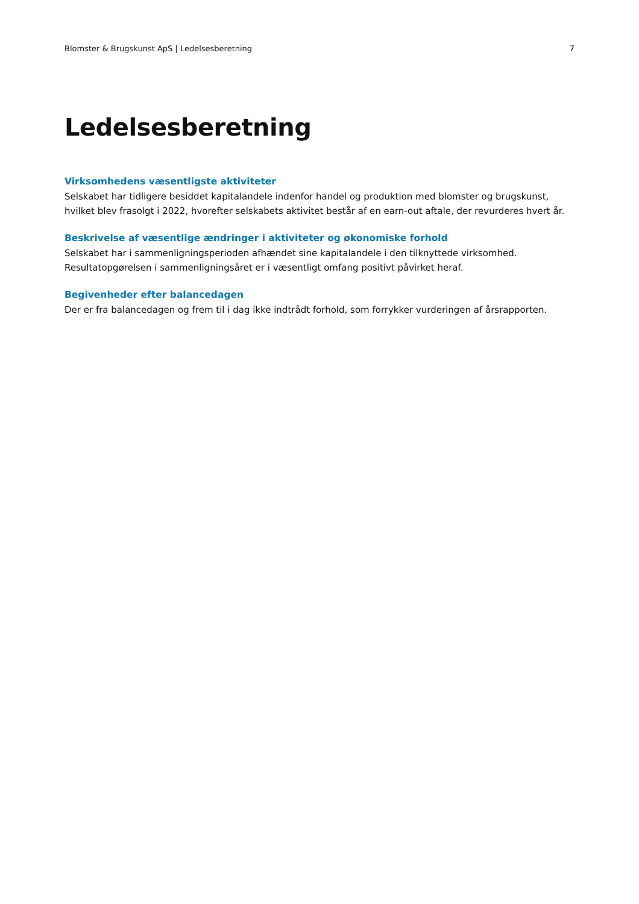Blomster & Brugskunst ApS | Ledelsesberetning 7
Ledelsesberetning
Virksomhedens væsentligste aktiviteter
Selskabet har tidligere besiddet kapitalandele indenfor handel og produktion med blomster og brugskunst, hvilket blev frasolgt i 2022, hvorefter selskabets aktivitet består af en earn-out aftale, der revurderes hvert år.
Beskrivelse af væsentlige ændringer i aktiviteter og økonomiske forhold
Selskabet har i sammenligningsperioden afhændet sine kapitalandele i den tilknyttede virksomhed.
Resultatopgørelsen i sammenligningsåret er i væsentligt omfang positivt påvirket heraf.
Begivenheder efter balancedagen
Der er fra balancedagen og frem til i dag ikke indtrådt forhold, som forrykker vurderingen af årsrapporten.